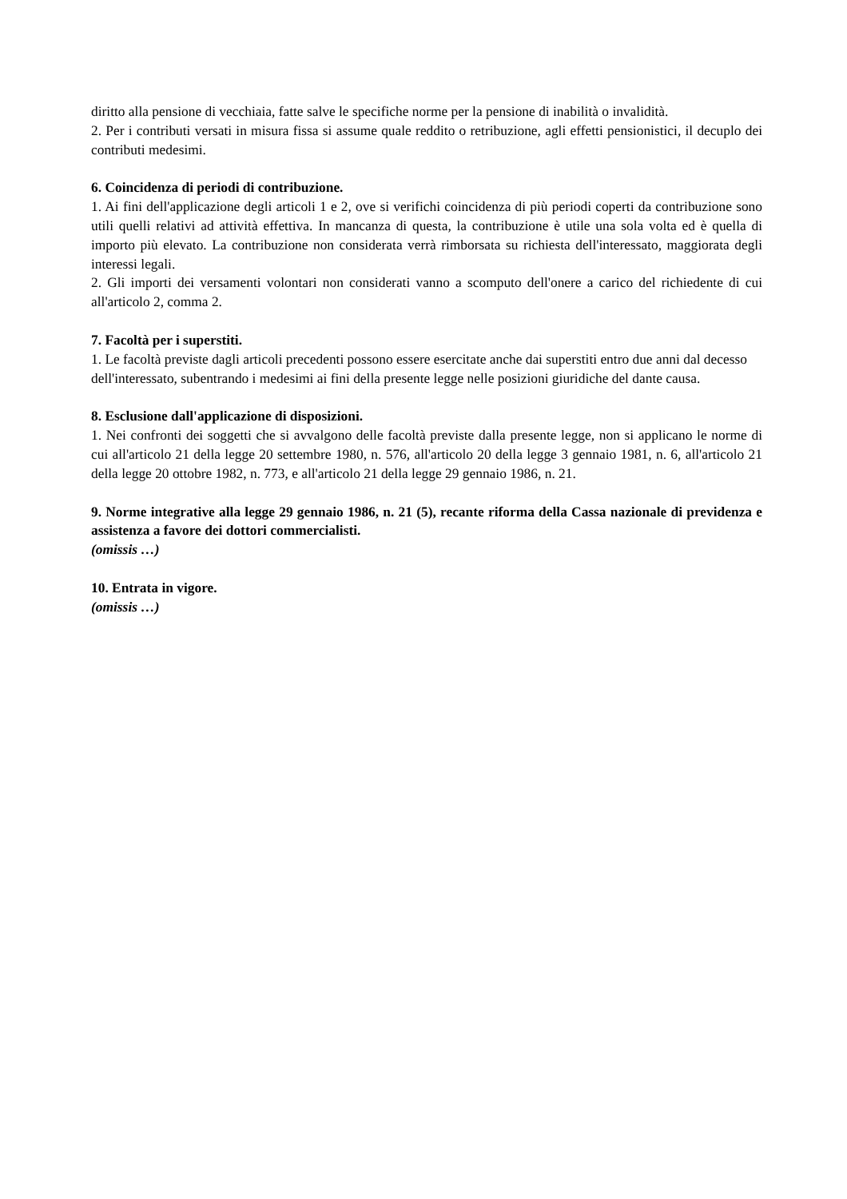diritto alla pensione di vecchiaia, fatte salve le specifiche norme per la pensione di inabilità o invalidità.
2. Per i contributi versati in misura fissa si assume quale reddito o retribuzione, agli effetti pensionistici, il decuplo dei contributi medesimi.
6. Coincidenza di periodi di contribuzione.
1. Ai fini dell'applicazione degli articoli 1 e 2, ove si verifichi coincidenza di più periodi coperti da contribuzione sono utili quelli relativi ad attività effettiva. In mancanza di questa, la contribuzione è utile una sola volta ed è quella di importo più elevato. La contribuzione non considerata verrà rimborsata su richiesta dell'interessato, maggiorata degli interessi legali.
2. Gli importi dei versamenti volontari non considerati vanno a scomputo dell'onere a carico del richiedente di cui all'articolo 2, comma 2.
7. Facoltà per i superstiti.
1. Le facoltà previste dagli articoli precedenti possono essere esercitate anche dai superstiti entro due anni dal decesso dell'interessato, subentrando i medesimi ai fini della presente legge nelle posizioni giuridiche del dante causa.
8. Esclusione dall'applicazione di disposizioni.
1. Nei confronti dei soggetti che si avvalgono delle facoltà previste dalla presente legge, non si applicano le norme di cui all'articolo 21 della legge 20 settembre 1980, n. 576, all'articolo 20 della legge 3 gennaio 1981, n. 6, all'articolo 21 della legge 20 ottobre 1982, n. 773, e all'articolo 21 della legge 29 gennaio 1986, n. 21.
9. Norme integrative alla legge 29 gennaio 1986, n. 21 (5), recante riforma della Cassa nazionale di previdenza e assistenza a favore dei dottori commercialisti.
(omissis …)
10. Entrata in vigore.
(omissis …)